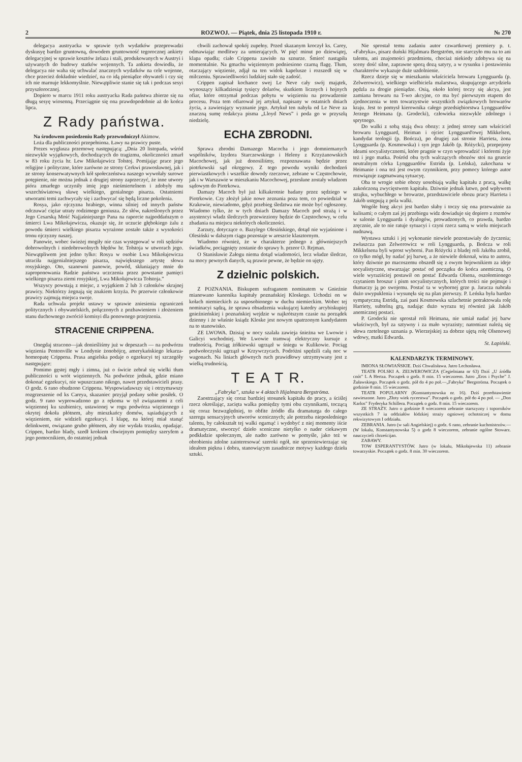2 ROZWOJ. — Piątek, dnia 25 listopada 1910 r. № 270
delegacya austryacka w sprawie tych wydatków przeprowadzi dyskusyę bardzo gruntowną, dowodem gruntowność tegorocznej ankiety delegacyjnej w sprawie kosztów żelaza i stali, produkowanych w Austryi i używanych do budowy statków wojennych. Ta ankieta dowiodła, że delegacya nie waha się uchwalać znacznych wydatków na cele wojenne, chce przecież dokładnie wiedzieć, na co idą pieniądze obywateli i czy się ich nie marnuje lekkomyślnie. Niewątpliwie stanie się tak i podczas sesyi przyszłorocznej.
Dopiero w marcu 1911 roku austryacka Rada państwa zbierze się na długą sesyę wiosenną. Przeciągnie się ona prawdopodobnie aż do końca lipca.
Z Rady państwa.
Na środowem posiedzeniu Rady przewodniczył Akimow.
Loża dla publiczności przepełniona. Ławy na prawicy puste.
Prezes wygłasza przemowę następującą: „Dnia 20 listopada, wśród niezwykle wyjątkowych, dochodzących do tragizmu, okoliczności zmarł w 83 roku życia hr. Lew Mikołajewicz Tołstoj. Pomijając prace jego religijne i polityczne, które zarówno ze strony Cerkwi prawosławnej, jak i ze strony konserwatywnych kół społeczeństwa naszego wywołały surowe potępienie, nie można jednak z drugiej strony zaprzeczyć, że inne utwory pióra zmarłego uczyniły imię jego nieśmiertelnem i zdobyły mu wszechświatową sławę wielkiego, genialnego pisarza. Ostatniemi utworami temi zachwycały się i zachwycać się będą liczne pokolenia.
Rosya, jako ojczyzna hrabiego, winna silniej od innych państw odczuwać ciężar utraty rodzimego geniusza. Ze słów, nakreślonych przez Jego Cesarską Mość Najjaśniejszego Pana na raporcie najpoddańszym o śmierci Lwa Mikołajewicza, okazuje się, że uczucie głębokiego żalu z powodu śmierci wielkiego pisarza wyrażone zostało także z wysokości tronu ojczyzny naszej.
Panowie, wobec świeżej mogiły nie czas występować w roli sędziów dobrowolnych i niedobrowolnych błędów hr. Tołstoja w utworach jego. Niewątpliwem jest jedno tylko: Rosya w osobie Lwa Mikołajewicza utraciła najgenialniejszego pisarza, największego artystę słowa rosyjskiego. Oto, szanowni panowie, powód, skłaniający mnie do zaproponowania Radzie państwa uczczenia przez powstanie pamięci wielkiego pisarza ziemi rosyjskiej, Lwa Mikołajewicza Tołstoja.”
Wszyscy powstają z miejsc, z wyjątkiem 2 lub 3 członków skrajnej prawicy. Niektórzy żegnają się znakiem krzyża. Po przerwie członkowie prawicy zajmują miejsca swoje.
Rada uchwala projekt ustawy w sprawie zniesienia ograniczeń politycznych i obywatelskich, połączonych z pozbawieniem i złożeniem stanu duchownego zwróció komisyi dla ponownego przejrzenia.
STRACENIE CRIPPENA.
Onegdaj stracono—jak donieśliśmy już w depeszach — na podwórzu więzienia Pentonville w Londynie żonobójcę, amerykańskiego lekarza-homeopatę Crippena. Prasa angielska podaje o egzekucyi tej szczegóły następujące:
Pomimo gęstej mgły i zimna, już o świcie zebrał się wielki tłum publiczności u wrót więziennych. Na podwórze jednak, gdzie miano dokonać egzekucyi, nie wpuszczano nikogo, nawet przedstawicieli prasy. O godz. 6 rano obudzono Crippena. Wyspowiadawszy się i otrzymawszy rozgrzeszenie od ks Careya, skazaniec przyjął podany sobie posiłek. O godz. 9 rano wyprowadzono go z rękoma w tył związanemi z celi więziennej ku szubienicy, ustawionej w rogu podwórza więziennego i okrytej dokoła płótnem, aby mieszkańcy domów, sąsiadujących z więzieniem, nie widzieli egzekucyi. I klapę, na której miał stanąć delinkwent, owiązano grubo płótnem, aby nie wydała trzasku, opadając. Crippen, bardzo blady, szedł krokiem chwiejnym pomiędzy szeryfem a jego pomocnikiem, do ostatniej jednak
chwili zachował spokój zupełny. Przed skazanym kroczył ks. Carey, odmawiając modlitwy za umierających. W pięć minut po dziewiątej, klapa opadła; ciało Crippena zawisło na sznurze. Śmierć nastąpiła momentalnie. Na gmachu więziennym podniesiono czarną flagę. Tłum, otaczający więzienie, zdjął na ten widok kapelusze i rozszedł się w milczeniu. Sprawiedliwości ludzkiej stało się zadość.
Crippen zapisał kochance swej Le Neve cały swój majątek, wynoszący kilkadziesiąt tysięcy dolarów, skutkiem licznych i hojnych ofiar, które otrzymał podczas pobytu w więzieniu na prowadzenie procesu. Poza tem ofiarował jej artykuł, napisany w ostatnich dniach życia, a zawierający wyznanie jego. Artykuł ten nabyła od Le Neve za znaczną sumę redakcya pisma „Lloyd News” i poda go w przyszłą niedzielę.
ECHA ZBRODNI.
Sprawa zbrodni Damazego Macocha i jego domniemanych wspólników, Izydora Starczewskiego i Heleny z Krzyżanowskich Macochowej, jak już donosiliśmy, rozpoznawana będzie przez piotrkowski sąd okręgowy. Z tego powodu wyniki dochodzeń pierwiastkowych i wszelkie dowody rzeczowe, zebrane w Częstochowie, jak i w Warszawie w mieszkaniu Macochowej, przesłane zostały władzom sądowym do Piotrkowa.
Damazy Macoch był już kilkakrotnie badany przez sędziego w Piotrkowie. Czy złożył jakie nowe zeznania poza tem, co powiedział w Krakowie, niewiadomo, gdyż przebieg śledztwa nie może być ogłoszony. Wiadomo tylko, że w tych dniach Damazy Macoch pod strażą i w asystencyi władz śledczych przewieziony będzie do Częstochowy, w celu zbadania na miejscu niektórych okoliczności.
Zarzuty, dotyczące o. Bazylego Olesińskiego, dotąd nie wyjaśnione i Olesiński w dalszym ciągu pozostaje w areszcie klasztornym.
Wiadomo również, że w charakterze jednego z główniejszych świadków, pociągnięty zostanie do sprawy b. przeor O. Rejman.
O Stanisławie Załogu niema dotąd wiadomości, lecz władze śledcze, na mocy pewnych danych, są prawie pewne, że będzie on ujęty.
Z dzielnic polskich.
Z POZNANIA. Biskupem sufraganem nominatem w Gnieźnie mianowano kanonika kapituły poznańskiej Kloskego. Uchodzi on w kołach niemieckich za usposobionego w duchu niemieckim. Wobec tej nominacyi sądzą, że sprawa obsadzenia wakującej katedry arcybiskupiej gnieźnieńskiej i poznańskiej wejdzie w najkrótszym czasie na porządek dzienny i że właśnie ksiądz Kloske jest nowym upatrzonym kandydatem na to stanowisko.
ZE LWOWA. Dzisiaj w nocy szalała zawieja śnieżna we Lwowie i Galicyi wschodniej. We Lwowie tramwaj elektryczny kursuje z trudnością. Pociąg żółkiewski ugrzązł w śniegu w Kulikowie. Pociąg podwołoczyski ugrzązł w Krzywczycach. Podróżni spędzili całą noc w wagonach. Na liniach głównych ruch prawidłowy utrzymywany jest z wielką trudnością.
T E A T R.
„Fabryka”, sztuka w 4 aktach Hijalmara Bergströma.
Zaostrzający się coraz bardziej stosunek kapitału do pracy, a ściślej rzecz określając, zacięta walka pomiędzy tymi obu czynnikami, toczącą się coraz bezwzględniej, to obfite źródło dla dramaturga do całego szeregu sensacyjnych utworów scenicznych; ale potrzeba nieposledniego talentu, by całokształt tej walki ogarnąć i wydobyć z niej momenty iście dramatyczne, stworzyć dzieło sceniczne nietylko o nader ciekawym podkładzie społecznym, ale nadto zarówno w pomyśle, jako też w obrobieniu zdolne zainteresować szeroki ogół, nie sprzeniewierzając się ideałom piękna i dobra, stanowiącym zasadnicze motywy każdego dzieła sztuki.
Nie sprostał temu zadaniu autor czwartkowej premiery p. t. «Fabryka», pisarz duński Hijalmara Bergström, nie starczyło mu na to ani talentu, ani znajomości przedmiotu, chociaż niekiedy zdobywa się na sceny dość silne, zaprawne sporą dozą satyry, a w rysunku i postawieniu charakterów wykazuje duże uzdolnienie.
Rzecz dzieje się w mieszkaniu właściciela browaru Lyngguarda (p. Zelwerowicz), wielkiego wielbiciela malarstwa, skupującego arcydzieła pędzla za drogie pieniądze. Osią, około której toczy się akcya, jest zamiana browaru na T-wo akcyjne, co ma być pierwszym etapem do zjednoczenia w tem towarzystwie wszystkich związkowych browarów kraju. Jest to pomysł kierownika całego przedsiębiorstwa Lyngguardów Jerzego Heimana (p. Grodecki), człowieka niezwykle zdolnego i sprytnego.
Do walki z sobą stają dwa obozy: z jednej strony sam właściciel browaru Lyngguard, Heiman i ojciec Lyngguard'owej Mikkelsen, kandydat teologii (p. Bończa), po drugiej zaś stronie Harrieta, żona Lyngguarda (p. Kosmowska) i syn jego Jakób (p. Różycki), przepojony ideami socyalistycznemi, które pragnie w czyn wprowadzić i któremi żyje też i jego matka. Pośród obu tych walczących obozów stoi na gruncie neutralnym córka Lyngguardów Estrida (p. Leńska), zakochana w Heimanie i ona też jest owym czynnikiem, przy pomocy którego autor rozwiązuje zagmatwaną sytuacyę.
Oba te wrogie sobie obozy uosobiają walkę kapitału z pracą, walkę zakończoną zwycięstwem kapitału. Dziwnie jednak łatwo, pod wpływem strajku, wybuchłego w browarze, przedstawiciele obozu pracy Harrieta i Jakób ustępują z pola walki.
Wogóle bieg akcyi jest bardzo słaby i toczy się ona przeważnie za kulisami; o całym zaś jej przebiegu widz dowiaduje się dopiero z rozmów w salonie Lyngguarda i dyalogów, prowadzonych, co prawda, bardzo zręcznie, ale to nie ratuje sytuacyi i czyni rzecz samą w wielu miejscach nudnawą.
Wystawa sztuki i jej wykonanie niewiele pozostawiały do życzenia; zwłaszcza pan Zelwerowicz w roli Lyngguarda, p. Bończa w roli Mikkelsena byli wprost wyborni. Pan Różycki z bladej roli Jakóba zrobił, co tylko mógł, by nadać jej barwę, a że niewiele dokonał, wina to autora, który dziwnie po macoszemu obszedł się z owym bojownikiem za ideje socyalistyczne, stwarzając postać od początku do końca anemiczną. O wiele wyraziściej postawił on postać Edwarda Olsena, oszołomionego czytaniem broszur i pism socyalistycznych, których treści nie pojmuje i tłumaczy ją po swojemu. Postać ta w wybornej grze p. Jaracza nabrała dużo uwypuklenia i wysunęła się na plan pierwszy. P. Leńska była bardzo sympatyczną Estridą, zaś pani Kosmowska szlachetnie potraktowała rolę Harriety, subtelną grą, nadając dużo wyrazu tej również jak Jakób anemicznej postaci.
P. Grodecki nie sprostał roli Heimana, nie umiał nadać jej barw właściwych, był za sztywny i za mało wyrazisty; natomiast należą się słowa rzetelnego uznania p. Wierzejskiej za dobrze ujętą rolę Olsenowej wdowy, matki Edwarda.
St. Łapiński.
KALENDARZYK TERMINOWY.
IMIONA SŁOWIAŃSKIE. Dziś Chwalisława. Jutro Lechosława.
TEATR POLSKI A. ZELWEROWICZA (Cegielniana nr 63) Dziś „U źródła cnót” L A Hertza. Początek o godz. 8 min. 15 wieczorem. Jutro „Eros i Psyche” J. Żuławskiego. Początek o godz. pół do 4 po poł.—„Fabryka” Bergströma. Początek o godzinie 8 min. 15 wieczorem.
TEATR POPULARNY (Konstantynowska nr. 16). Dziś przedstawienie zawieszone. Jutro „Złoty wiek rycerstwa”. Początek o godz. pół do 4 po poł. — „Don Karlos” Fryderyka Schillera. Początek o godz. 8 min. 15 wieczorem.
ZE STRAŻY. Jutro o godzinie 8 wieczorem zebranie starszyzny i toporników wszystkich 7 iu oddziałów łódzkiej straży ogniowej ochotniczej w domu rekwizytowym I oddziału.
ZEBRANIA. Jutro (w sali Angielskiej) o godz. 6 rano, zebranie kuchmistrzów.—(W lokalu, Konstantynowska 5) o godz 8 wieczorem, zebranie ogólne Stowarz. nauczycieli chrześcijan.
ZABAWY.
TOW ESPERANTYSTÓW. Jutro (w lokalu, Mikołajewska 11) zebranie towarzyskie. Początek o godz. 8 min. 30 wieczorem.